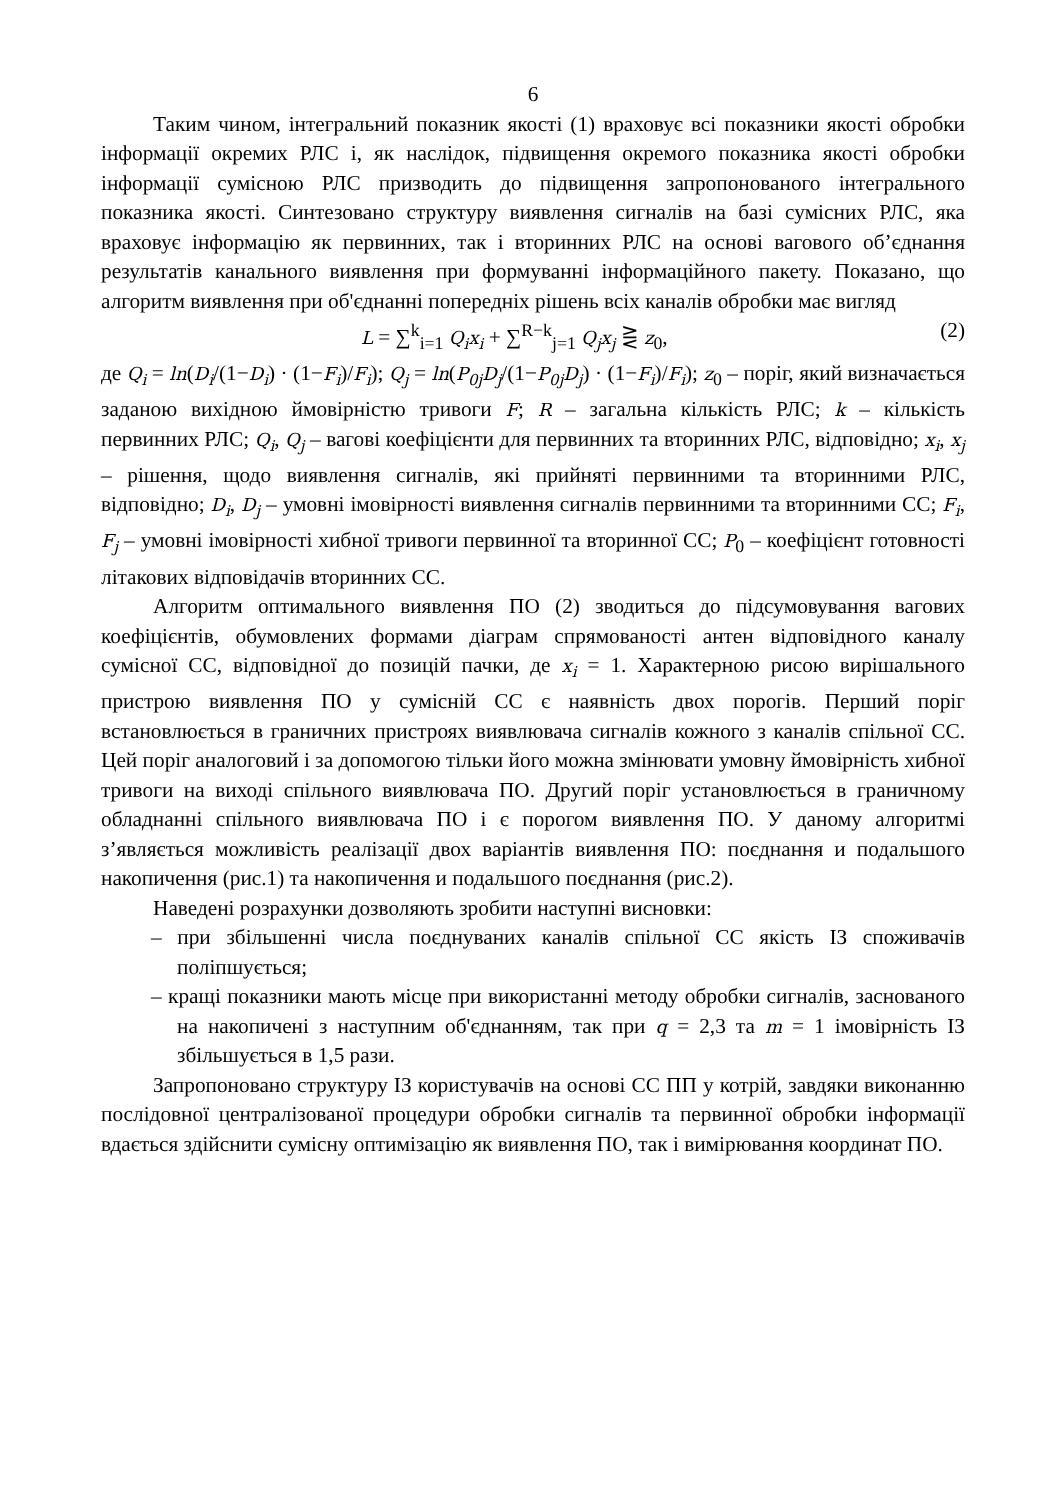6
Таким чином, інтегральний показник якості (1) враховує всі показники якості обробки інформації окремих РЛС і, як наслідок, підвищення окремого показника якості обробки інформації сумісною РЛС призводить до підвищення запропонованого інтегрального показника якості. Синтезовано структуру виявлення сигналів на базі сумісних РЛС, яка враховує інформацію як первинних, так і вторинних РЛС на основі вагового об’єднання результатів канального виявлення при формуванні інформаційного пакету. Показано, що алгоритм виявлення при об'єднанні попередніх рішень всіх каналів обробки має вигляд
L = ∑<sup>k</sup><sub>i=1</sub> Q<sub>i</sub>x<sub>i</sub> + ∑<sup>R−k</sup><sub>j=1</sub> Q<sub>j</sub>x<sub>j</sub> ⋛ z<sub>0</sub>, (2)
де Q<sub>i</sub> = ln(D<sub>i</sub>/(1−D<sub>i</sub>) · (1−F<sub>i</sub>)/F<sub>i</sub>); Q<sub>j</sub> = ln(P<sub>0j</sub>D<sub>j</sub>/(1−P<sub>0j</sub>D<sub>j</sub>) · (1−F<sub>i</sub>)/F<sub>i</sub>); z<sub>0</sub> – поріг, який визначається заданою вихідною ймовірністю тривоги F; R – загальна кількість РЛС; k – кількість первинних РЛС; Q<sub>i</sub>, Q<sub>j</sub> – вагові коефіцієнти для первинних та вторинних РЛС, відповідно; x<sub>i</sub>, x<sub>j</sub> – рішення, щодо виявлення сигналів, які прийняті первинними та вторинними РЛС, відповідно; D<sub>i</sub>, D<sub>j</sub> – умовні імовірності виявлення сигналів первинними та вторинними СС; F<sub>i</sub>, F<sub>j</sub> – умовні імовірності хибної тривоги первинної та вторинної СС; P<sub>0</sub> – коефіцієнт готовності літакових відповідачів вторинних СС.
Алгоритм оптимального виявлення ПО (2) зводиться до підсумовування вагових коефіцієнтів, обумовлених формами діаграм спрямованості антен відповідного каналу сумісної СС, відповідної до позицій пачки, де x<sub>i</sub> = 1. Характерною рисою вирішального пристрою виявлення ПО у сумісній СС є наявність двох порогів. Перший поріг встановлюється в граничних пристроях виявлювача сигналів кожного з каналів спільної СС. Цей поріг аналоговий і за допомогою тільки його можна змінювати умовну ймовірність хибної тривоги на виході спільного виявлювача ПО. Другий поріг установлюється в граничному обладнанні спільного виявлювача ПО і є порогом виявлення ПО. У даному алгоритмі з’являється можливість реалізації двох варіантів виявлення ПО: поєднання и подальшого накопичення (рис.1) та накопичення и подальшого поєднання (рис.2).
Наведені розрахунки дозволяють зробити наступні висновки:
– при збільшенні числа поєднуваних каналів спільної СС якість ІЗ споживачів поліпшується;
– кращі показники мають місце при використанні методу обробки сигналів, заснованого на накопичені з наступним об'єднанням, так при q = 2,3 та m = 1 імовірність ІЗ збільшується в 1,5 рази.
Запропоновано структуру ІЗ користувачів на основі СС ПП у котрій, завдяки виконанню послідовної централізованої процедури обробки сигналів та первинної обробки інформації вдається здійснити сумісну оптимізацію як виявлення ПО, так і вимірювання координат ПО.